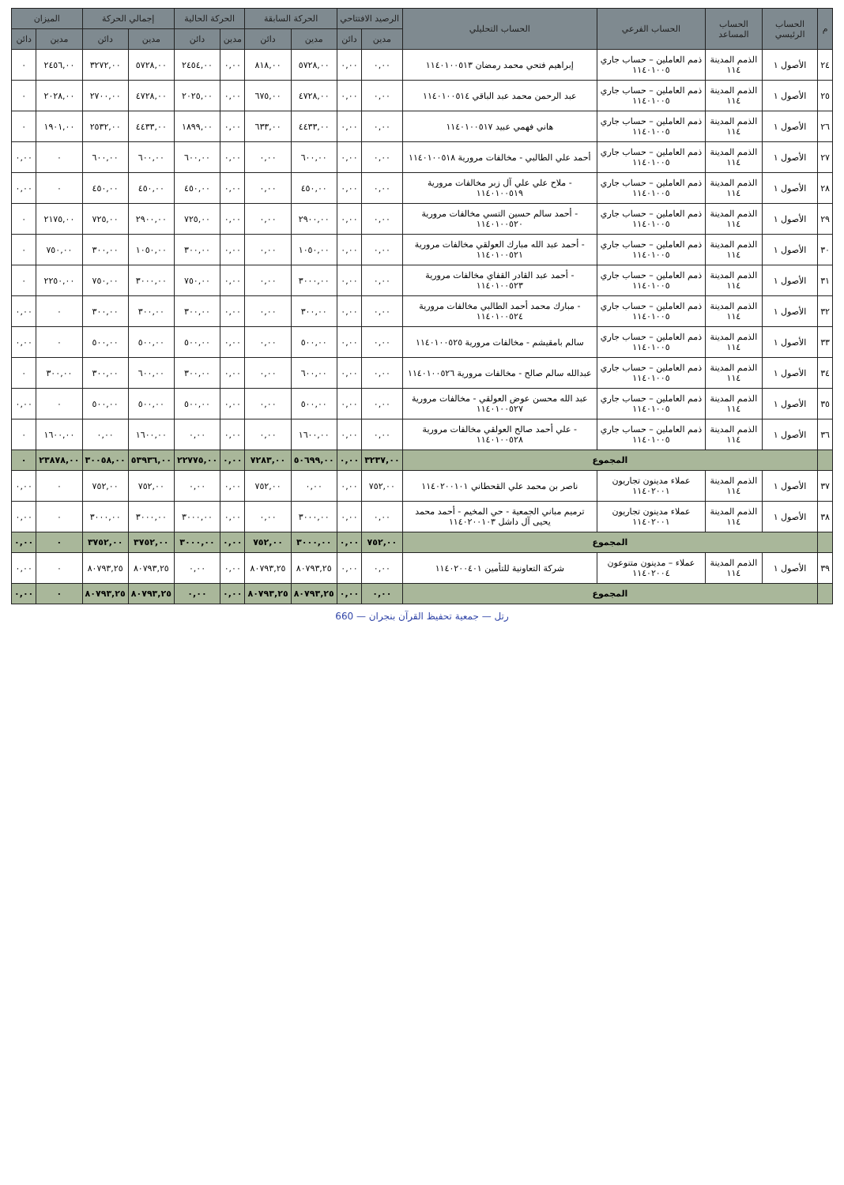| م | الحساب الرئيسي | الحساب المساعد | الحساب الفرعي | الحساب التحليلي | الرصيد الافتتاحي | | الحركة السابقة | | الحركة الحالية | | إجمالي الحركة | | الميزان | |
| --- | --- | --- | --- | --- | --- | --- | --- | --- | --- | --- | --- | --- | --- | --- |
| | | | | | مدين | دائن | مدين | دائن | مدين | دائن | مدين | دائن | مدين | دائن |
| ٢٤ | الأصول ١ | الذمم المدينة ١١٤ | ذمم العاملين – حساب جاري ١١٤٠١٠٠٥ | إبراهيم فتحي محمد رمضان ١١٤٠١٠٠٥١٣ | ٠,٠٠ | ٠,٠٠ | ٥٧٢٨,٠٠ | ٨١٨,٠٠ | ٠,٠٠ | ٢٤٥٤,٠٠ | ٥٧٢٨,٠٠ | ٣٢٧٢,٠٠ | ٢٤٥٦,٠٠ | ٠ |
| ٢٥ | الأصول ١ | الذمم المدينة ١١٤ | ذمم العاملين – حساب جاري ١١٤٠١٠٠٥ | عبد الرحمن محمد عبد الباقي ١١٤٠١٠٠٥١٤ | ٠,٠٠ | ٠,٠٠ | ٤٧٢٨,٠٠ | ٦٧٥,٠٠ | ٠,٠٠ | ٢٠٢٥,٠٠ | ٤٧٢٨,٠٠ | ٢٧٠٠,٠٠ | ٢٠٢٨,٠٠ | ٠ |
| ٢٦ | الأصول ١ | الذمم المدينة ١١٤ | ذمم العاملين – حساب جاري ١١٤٠١٠٠٥ | هاني فهمي عبيد ١١٤٠١٠٠٥١٧ | ٠,٠٠ | ٠,٠٠ | ٤٤٣٣,٠٠ | ٦٣٣,٠٠ | ٠,٠٠ | ١٨٩٩,٠٠ | ٤٤٣٣,٠٠ | ٢٥٣٢,٠٠ | ١٩٠١,٠٠ | ٠ |
| ٢٧ | الأصول ١ | الذمم المدينة ١١٤ | ذمم العاملين – حساب جاري ١١٤٠١٠٠٥ | أحمد علي الطالبي - مخالفات مرورية ١١٤٠١٠٠٥١٨ | ٠,٠٠ | ٠,٠٠ | ٦٠٠,٠٠ | ٠,٠٠ | ٠,٠٠ | ٦٠٠,٠٠ | ٦٠٠,٠٠ | ٦٠٠,٠٠ | ٠ | ٠,٠٠ |
| ٢٨ | الأصول ١ | الذمم المدينة ١١٤ | ذمم العاملين – حساب جاري ١١٤٠١٠٠٥ | - ملاح علي علي آل زبر مخالفات مرورية ١١٤٠١٠٠٥١٩ | ٠,٠٠ | ٠,٠٠ | ٤٥٠,٠٠ | ٠,٠٠ | ٠,٠٠ | ٤٥٠,٠٠ | ٤٥٠,٠٠ | ٤٥٠,٠٠ | ٠ | ٠,٠٠ |
| ٢٩ | الأصول ١ | الذمم المدينة ١١٤ | ذمم العاملين – حساب جاري ١١٤٠١٠٠٥ | - أحمد سالم حسين التسي مخالفات مرورية ١١٤٠١٠٠٥٢٠ | ٠,٠٠ | ٠,٠٠ | ٢٩٠٠,٠٠ | ٠,٠٠ | ٠,٠٠ | ٧٢٥,٠٠ | ٢٩٠٠,٠٠ | ٧٢٥,٠٠ | ٢١٧٥,٠٠ | ٠ |
| ٣٠ | الأصول ١ | الذمم المدينة ١١٤ | ذمم العاملين – حساب جاري ١١٤٠١٠٠٥ | - أحمد عبد الله مبارك العولقي مخالفات مرورية ١١٤٠١٠٠٥٢١ | ٠,٠٠ | ٠,٠٠ | ١٠٥٠,٠٠ | ٠,٠٠ | ٠,٠٠ | ٣٠٠,٠٠ | ١٠٥٠,٠٠ | ٣٠٠,٠٠ | ٧٥٠,٠٠ | ٠ |
| ٣١ | الأصول ١ | الذمم المدينة ١١٤ | ذمم العاملين – حساب جاري ١١٤٠١٠٠٥ | - أحمد عبد القادر القفاي مخالفات مرورية ١١٤٠١٠٠٥٢٣ | ٠,٠٠ | ٠,٠٠ | ٣٠٠٠,٠٠ | ٠,٠٠ | ٠,٠٠ | ٧٥٠,٠٠ | ٣٠٠٠,٠٠ | ٧٥٠,٠٠ | ٢٢٥٠,٠٠ | ٠ |
| ٣٢ | الأصول ١ | الذمم المدينة ١١٤ | ذمم العاملين – حساب جاري ١١٤٠١٠٠٥ | - مبارك محمد أحمد الطالبي مخالفات مرورية ١١٤٠١٠٠٥٢٤ | ٠,٠٠ | ٠,٠٠ | ٣٠٠,٠٠ | ٠,٠٠ | ٠,٠٠ | ٣٠٠,٠٠ | ٣٠٠,٠٠ | ٣٠٠,٠٠ | ٠ | ٠,٠٠ |
| ٣٣ | الأصول ١ | الذمم المدينة ١١٤ | ذمم العاملين – حساب جاري ١١٤٠١٠٠٥ | سالم بامقيشم - مخالفات مرورية ١١٤٠١٠٠٥٢٥ | ٠,٠٠ | ٠,٠٠ | ٥٠٠,٠٠ | ٠,٠٠ | ٠,٠٠ | ٥٠٠,٠٠ | ٥٠٠,٠٠ | ٥٠٠,٠٠ | ٠ | ٠,٠٠ |
| ٣٤ | الأصول ١ | الذمم المدينة ١١٤ | ذمم العاملين – حساب جاري ١١٤٠١٠٠٥ | عبدالله سالم صالح - مخالفات مرورية ١١٤٠١٠٠٥٢٦ | ٠,٠٠ | ٠,٠٠ | ٦٠٠,٠٠ | ٠,٠٠ | ٠,٠٠ | ٣٠٠,٠٠ | ٦٠٠,٠٠ | ٣٠٠,٠٠ | ٣٠٠,٠٠ | ٠ |
| ٣٥ | الأصول ١ | الذمم المدينة ١١٤ | ذمم العاملين – حساب جاري ١١٤٠١٠٠٥ | عبد الله محسن عوض العولقي - مخالفات مرورية ١١٤٠١٠٠٥٢٧ | ٠,٠٠ | ٠,٠٠ | ٥٠٠,٠٠ | ٠,٠٠ | ٠,٠٠ | ٥٠٠,٠٠ | ٥٠٠,٠٠ | ٥٠٠,٠٠ | ٠ | ٠,٠٠ |
| ٣٦ | الأصول ١ | الذمم المدينة ١١٤ | ذمم العاملين – حساب جاري ١١٤٠١٠٠٥ | - علي أحمد صالح العولقي مخالفات مرورية ١١٤٠١٠٠٥٢٨ | ٠,٠٠ | ٠,٠٠ | ١٦٠٠,٠٠ | ٠,٠٠ | ٠,٠٠ | ٠,٠٠ | ١٦٠٠,٠٠ | ٠,٠٠ | ١٦٠٠,٠٠ | ٠ |
| | المجموع | | | | ٣٢٣٧,٠٠ | ٠,٠٠ | ٥٠٦٩٩,٠٠ | ٧٢٨٣,٠٠ | ٠,٠٠ | ٢٢٧٧٥,٠٠ | ٥٣٩٣٦,٠٠ | ٣٠٠٥٨,٠٠ | ٢٣٨٧٨,٠٠ | ٠ |
| ٣٧ | الأصول ١ | الذمم المدينة ١١٤ | عملاء مدينون تجاريون ١١٤٠٢٠٠١ | ناصر بن محمد علي القحطاني ١١٤٠٢٠٠١٠١ | ٧٥٢,٠٠ | ٠,٠٠ | ٠,٠٠ | ٧٥٢,٠٠ | ٠,٠٠ | ٠,٠٠ | ٧٥٢,٠٠ | ٧٥٢,٠٠ | ٠ | ٠,٠٠ |
| ٣٨ | الأصول ١ | الذمم المدينة ١١٤ | عملاء مدينون تجاريون ١١٤٠٢٠٠١ | ترميم مباني الجمعية - حي المخيم - أحمد محمد يحيى آل داشل ١١٤٠٢٠٠١٠٣ | ٠,٠٠ | ٠,٠٠ | ٣٠٠٠,٠٠ | ٠,٠٠ | ٠,٠٠ | ٣٠٠٠,٠٠ | ٣٠٠٠,٠٠ | ٣٠٠٠,٠٠ | ٠ | ٠,٠٠ |
| | المجموع | | | | ٧٥٢,٠٠ | ٠,٠٠ | ٣٠٠٠,٠٠ | ٧٥٢,٠٠ | ٠,٠٠ | ٣٠٠٠,٠٠ | ٣٧٥٢,٠٠ | ٣٧٥٢,٠٠ | ٠ | ٠,٠٠ |
| ٣٩ | الأصول ١ | الذمم المدينة ١١٤ | عملاء – مدينون متنوعون ١١٤٠٢٠٠٤ | شركة التعاونية للتأمين ١١٤٠٢٠٠٤٠١ | ٠,٠٠ | ٠,٠٠ | ٨٠٧٩٣,٢٥ | ٨٠٧٩٣,٢٥ | ٠,٠٠ | ٠,٠٠ | ٨٠٧٩٣,٢٥ | ٨٠٧٩٣,٢٥ | ٠ | ٠,٠٠ |
| | المجموع | | | | ٠,٠٠ | ٠,٠٠ | ٨٠٧٩٣,٢٥ | ٨٠٧٩٣,٢٥ | ٠,٠٠ | ٠,٠٠ | ٨٠٧٩٣,٢٥ | ٨٠٧٩٣,٢٥ | ٠ | ٠,٠٠ |
رتل — جمعية تحفيظ القرآن بنجران — 660